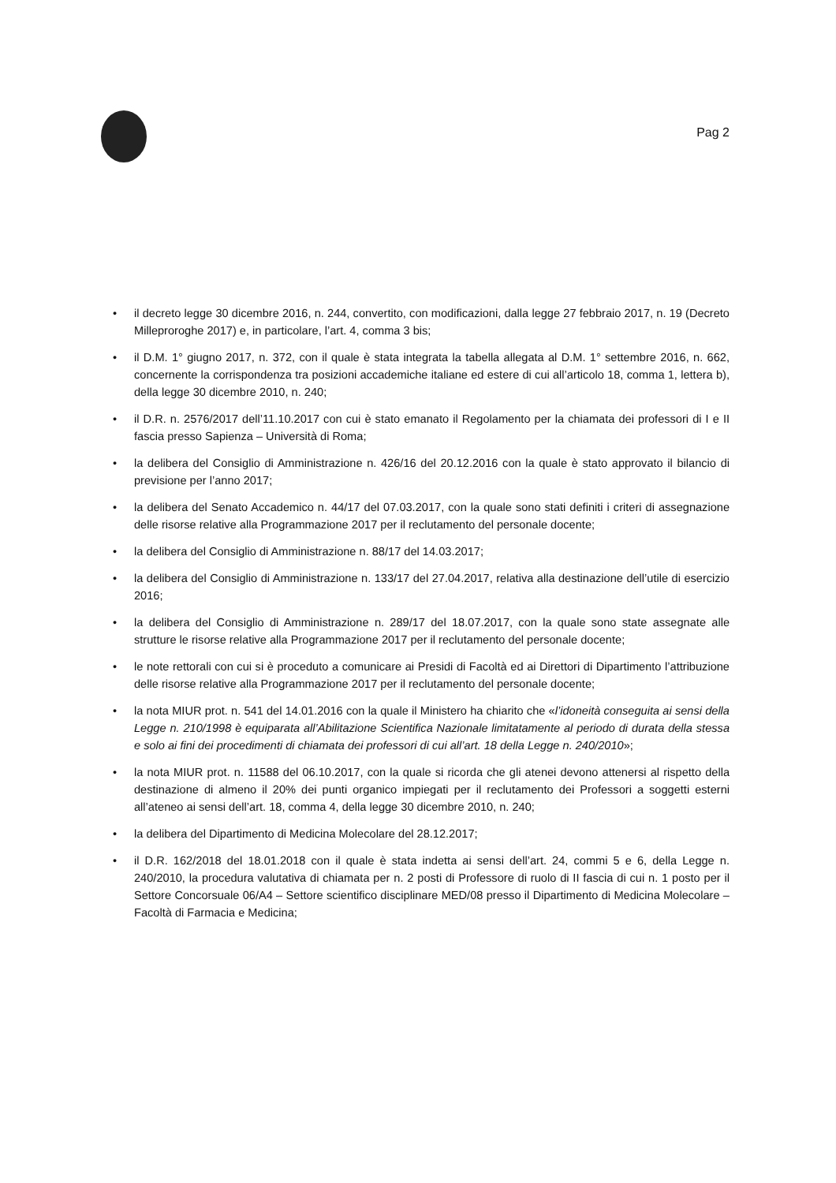Pag 2
• il decreto legge 30 dicembre 2016, n. 244, convertito, con modificazioni, dalla legge 27 febbraio 2017, n. 19 (Decreto Milleproroghe 2017) e, in particolare, l’art. 4, comma 3 bis;
• il D.M. 1° giugno 2017, n. 372, con il quale è stata integrata la tabella allegata al D.M. 1° settembre 2016, n. 662, concernente la corrispondenza tra posizioni accademiche italiane ed estere di cui all’articolo 18, comma 1, lettera b), della legge 30 dicembre 2010, n. 240;
• il D.R. n. 2576/2017 dell’11.10.2017 con cui è stato emanato il Regolamento per la chiamata dei professori di I e II fascia presso Sapienza – Università di Roma;
• la delibera del Consiglio di Amministrazione n. 426/16 del 20.12.2016 con la quale è stato approvato il bilancio di previsione per l’anno 2017;
• la delibera del Senato Accademico n. 44/17 del 07.03.2017, con la quale sono stati definiti i criteri di assegnazione delle risorse relative alla Programmazione 2017 per il reclutamento del personale docente;
• la delibera del Consiglio di Amministrazione n. 88/17 del 14.03.2017;
• la delibera del Consiglio di Amministrazione n. 133/17 del 27.04.2017, relativa alla destinazione dell’utile di esercizio 2016;
• la delibera del Consiglio di Amministrazione n. 289/17 del 18.07.2017, con la quale sono state assegnate alle strutture le risorse relative alla Programmazione 2017 per il reclutamento del personale docente;
• le note rettorali con cui si è proceduto a comunicare ai Presidi di Facoltà ed ai Direttori di Dipartimento l’attribuzione delle risorse relative alla Programmazione 2017 per il reclutamento del personale docente;
• la nota MIUR prot. n. 541 del 14.01.2016 con la quale il Ministero ha chiarito che «l’idoneità conseguita ai sensi della Legge n. 210/1998 è equiparata all’Abilitazione Scientifica Nazionale limitatamente al periodo di durata della stessa e solo ai fini dei procedimenti di chiamata dei professori di cui all’art. 18 della Legge n. 240/2010»;
• la nota MIUR prot. n. 11588 del 06.10.2017, con la quale si ricorda che gli atenei devono attenersi al rispetto della destinazione di almeno il 20% dei punti organico impiegati per il reclutamento dei Professori a soggetti esterni all’ateneo ai sensi dell’art. 18, comma 4, della legge 30 dicembre 2010, n. 240;
• la delibera del Dipartimento di Medicina Molecolare del 28.12.2017;
• il D.R. 162/2018 del 18.01.2018 con il quale è stata indetta ai sensi dell’art. 24, commi 5 e 6, della Legge n. 240/2010, la procedura valutativa di chiamata per n. 2 posti di Professore di ruolo di II fascia di cui n. 1 posto per il Settore Concorsuale 06/A4 – Settore scientifico disciplinare MED/08 presso il Dipartimento di Medicina Molecolare – Facoltà di Farmacia e Medicina;